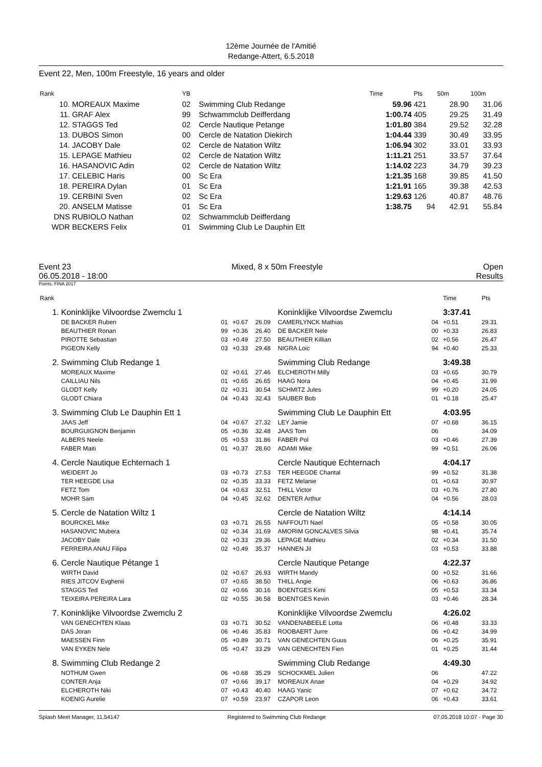12ème Journée de l'Amitié
Redange-Attert, 6.5.2018
Event 22, Men, 100m Freestyle, 16 years and older
| Rank | | YB | | Time | Pts | 50m | 100m |
| --- | --- | --- | --- | --- | --- | --- | --- |
| 10. | MOREAUX Maxime | 02 | Swimming Club Redange | 59.96 | 421 | 28.90 | 31.06 |
| 11. | GRAF Alex | 99 | Schwammclub Deifferdang | 1:00.74 | 405 | 29.25 | 31.49 |
| 12. | STAGGS Ted | 02 | Cercle Nautique Petange | 1:01.80 | 384 | 29.52 | 32.28 |
| 13. | DUBOS Simon | 00 | Cercle de Natation Diekirch | 1:04.44 | 339 | 30.49 | 33.95 |
| 14. | JACOBY Dale | 02 | Cercle de Natation Wiltz | 1:06.94 | 302 | 33.01 | 33.93 |
| 15. | LEPAGE Mathieu | 02 | Cercle de Natation Wiltz | 1:11.21 | 251 | 33.57 | 37.64 |
| 16. | HASANOVIC Adin | 02 | Cercle de Natation Wiltz | 1:14.02 | 223 | 34.79 | 39.23 |
| 17. | CELEBIC Haris | 00 | Sc Era | 1:21.35 | 168 | 39.85 | 41.50 |
| 18. | PEREIRA Dylan | 01 | Sc Era | 1:21.91 | 165 | 39.38 | 42.53 |
| 19. | CERBINI Sven | 02 | Sc Era | 1:29.63 | 126 | 40.87 | 48.76 |
| 20. | ANSELM Matisse | 01 | Sc Era | 1:38.75 | 94 | 42.91 | 55.84 |
| DNS | RUBIOLO Nathan | 02 | Schwammclub Deifferdang | | | | |
| WDR | BECKERS Felix | 01 | Swimming Club Le Dauphin Ett | | | | |
Event 23 Mixed, 8 x 50m Freestyle Open
06.05.2018 - 18:00 Results
Points: FINA 2017
| Rank | | | | | | | | Time | Pts |
| 1. | Koninklijke Vilvoordse Zwemclu 1 | | | | Koninklijke Vilvoordse Zwemclu | | | 3:37.41 | |
| | DE BACKER Ruben | 01 | +0.67 | 26.09 | CAMERLYNCK Mathias | | 04 | +0.51 | 29.31 |
| | BEAUTHIER Ronan | 99 | +0.36 | 26.40 | DE BACKER Nele | | 00 | +0.33 | 26.83 |
| | PIROTTE Sebastian | 03 | +0.49 | 27.50 | BEAUTHIER Killian | | 02 | +0.56 | 26.47 |
| | PIGEON Kelly | 03 | +0.33 | 29.48 | NIGRA Loic | | 94 | +0.40 | 25.33 |
| 2. | Swimming Club Redange 1 | | | | Swimming Club Redange | | | 3:49.38 | |
| | MOREAUX Maxime | 02 | +0.61 | 27.46 | ELCHEROTH Milly | | 03 | +0.65 | 30.79 |
| | CAILLIAU Nils | 01 | +0.65 | 26.65 | HAAG Nora | | 04 | +0.45 | 31.99 |
| | GLODT Kelly | 02 | +0.31 | 30.54 | SCHMITZ Jules | | 99 | +0.20 | 24.05 |
| | GLODT Chiara | 04 | +0.43 | 32.43 | SAUBER Bob | | 01 | +0.18 | 25.47 |
| 3. | Swimming Club Le Dauphin Ett 1 | | | | Swimming Club Le Dauphin Ett | | | 4:03.95 | |
| | JAAS Jeff | 04 | +0.67 | 27.32 | LEY Jamie | | 07 | +0.68 | 36.15 |
| | BOURGUIGNON Benjamin | 05 | +0.36 | 32.48 | JAAS Tom | | 06 | | 34.09 |
| | ALBERS Neele | 05 | +0.53 | 31.86 | FABER Pol | | 03 | +0.46 | 27.39 |
| | FABER Maiti | 01 | +0.37 | 28.60 | ADAMI Mike | | 99 | +0.51 | 26.06 |
| 4. | Cercle Nautique Echternach 1 | | | | Cercle Nautique Echternach | | | 4:04.17 | |
| | WEIDERT Jo | 03 | +0.73 | 27.53 | TER HEEGDE Chantal | | 99 | +0.52 | 31.38 |
| | TER HEEGDE Lisa | 02 | +0.35 | 33.33 | FETZ Melanie | | 01 | +0.63 | 30.97 |
| | FETZ Tom | 04 | +0.63 | 32.51 | THILL Victor | | 03 | +0.76 | 27.80 |
| | MOHR Sam | 04 | +0.45 | 32.62 | DENTER Arthur | | 04 | +0.56 | 28.03 |
| 5. | Cercle de Natation Wiltz 1 | | | | Cercle de Natation Wiltz | | | 4:14.14 | |
| | BOURCKEL Mike | 03 | +0.71 | 26.55 | NAFFOUTI Nael | | 05 | +0.58 | 30.05 |
| | HASANOVIC Mubera | 02 | +0.34 | 31.69 | AMORIM GONCALVES Silvia | | 98 | +0.41 | 35.74 |
| | JACOBY Dale | 02 | +0.33 | 29.36 | LEPAGE Mathieu | | 02 | +0.34 | 31.50 |
| | FERREIRA ANAU Filipa | 02 | +0.49 | 35.37 | HANNEN Jil | | 03 | +0.53 | 33.88 |
| 6. | Cercle Nautique Pétange 1 | | | | Cercle Nautique Petange | | | 4:22.37 | |
| | WIRTH David | 02 | +0.67 | 26.93 | WIRTH Mandy | | 00 | +0.52 | 31.66 |
| | RIES JITCOV Evghenii | 07 | +0.65 | 38.50 | THILL Angie | | 06 | +0.63 | 36.86 |
| | STAGGS Ted | 02 | +0.66 | 30.16 | BOENTGES Kimi | | 05 | +0.53 | 33.34 |
| | TEIXEIRA PEREIRA Lara | 02 | +0.55 | 36.58 | BOENTGES Kevin | | 03 | +0.46 | 28.34 |
| 7. | Koninklijke Vilvoordse Zwemclu 2 | | | | Koninklijke Vilvoordse Zwemclu | | | 4:26.02 | |
| | VAN GENECHTEN Klaas | 03 | +0.71 | 30.52 | VANDENABEELE Lotta | | 06 | +0.48 | 33.33 |
| | DAS Joran | 06 | +0.46 | 35.83 | ROOBAERT Jurre | | 06 | +0.42 | 34.99 |
| | MAESSEN Finn | 05 | +0.89 | 30.71 | VAN GENECHTEN Guus | | 06 | +0.25 | 35.91 |
| | VAN EYKEN Nele | 05 | +0.47 | 33.29 | VAN GENECHTEN Fien | | 01 | +0.25 | 31.44 |
| 8. | Swimming Club Redange 2 | | | | Swimming Club Redange | | | 4:49.30 | |
| | NOTHUM Gwen | 06 | +0.68 | 35.29 | SCHOCKMEL Julien | | 06 | | 47.22 |
| | CONTER Anja | 07 | +0.66 | 39.17 | MOREAUX Anae | | 04 | +0.29 | 34.92 |
| | ELCHEROTH Niki | 07 | +0.43 | 40.40 | HAAG Yanic | | 07 | +0.62 | 34.72 |
| | KOENIG Aurelie | 07 | +0.59 | 23.97 | CZAPOR Leon | | 06 | +0.43 | 33.61 |
Splash Meet Manager, 11.54147 Registered to Swimming Club Redange 07.05.2018 10:07 - Page 30